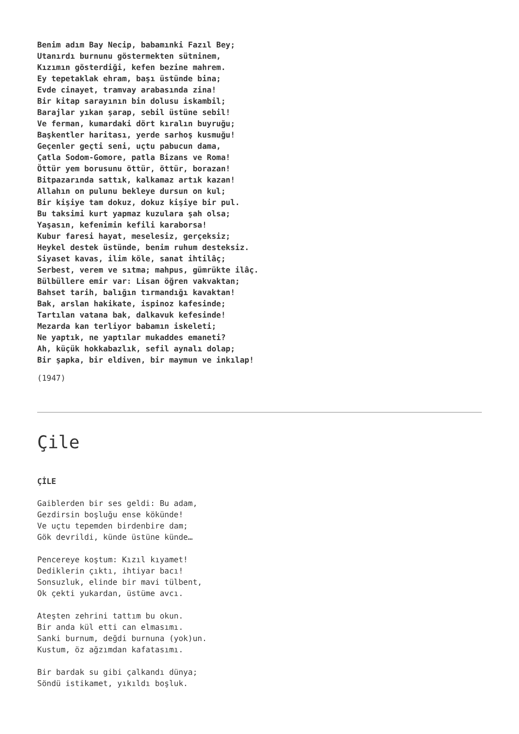Benim adım Bay Necip, babamınki Fazıl Bey;
Utanırdı burnunu göstermekten sütninem,
Kızımın gösterdiği, kefen bezine mahrem.
Ey tepetaklak ehram, başı üstünde bina;
Evde cinayet, tramvay arabasında zina!
Bir kitap sarayının bin dolusu iskambil;
Barajlar yıkan şarap, sebil üstüne sebil!
Ve ferman, kumardaki dört kıralın buyruğu;
Başkentler haritası, yerde sarhoş kusmuğu!
Geçenler geçti seni, uçtu pabucun dama,
Çatla Sodom-Gomore, patla Bizans ve Roma!
Öttür yem borusunu öttür, öttür, borazan!
Bitpazarında sattık, kalkamaz artık kazan!
Allahın on pulunu bekleye dursun on kul;
Bir kişiye tam dokuz, dokuz kişiye bir pul.
Bu taksimi kurt yapmaz kuzulara şah olsa;
Yaşasın, kefenimin kefili karaborsa!
Kubur faresi hayat, meselesiz, gerçeksiz;
Heykel destek üstünde, benim ruhum desteksiz.
Siyaset kavas, ilim köle, sanat ihtilâç;
Serbest, verem ve sıtma; mahpus, gümrükte ilâç.
Bülbüllere emir var: Lisan öğren vakvaktan;
Bahset tarih, balığın tırmandığı kavaktan!
Bak, arslan hakikate, ispinoz kafesinde;
Tartılan vatana bak, dalkavuk kefesinde!
Mezarda kan terliyor babamın iskeleti;
Ne yaptık, ne yaptılar mukaddes emaneti?
Ah, küçük hokkabazlık, sefil aynalı dolap;
Bir şapka, bir eldiven, bir maymun ve inkılap!
(1947)
Çile
ÇİLE
Gaiblerden bir ses geldi: Bu adam,
Gezdirsin boşluğu ense kökünde!
Ve uçtu tepemden birdenbire dam;
Gök devrildi, künde üstüne künde…
Pencereye koştum: Kızıl kıyamet!
Dediklerin çıktı, ihtiyar bacı!
Sonsuzluk, elinde bir mavi tülbent,
Ok çekti yukardan, üstüme avcı.
Ateşten zehrini tattım bu okun.
Bir anda kül etti can elmasımı.
Sanki burnum, değdi burnuna (yok)un.
Kustum, öz ağzımdan kafatasımı.
Bir bardak su gibi çalkandı dünya;
Söndü istikamet, yıkıldı boşluk.